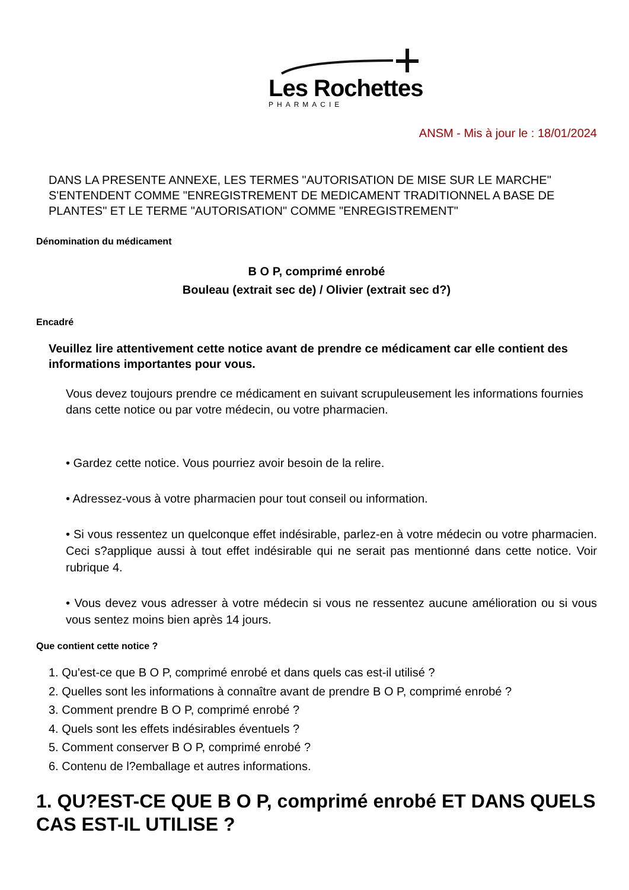Les Rochettes
PHARMACIE
ANSM - Mis à jour le : 18/01/2024
DANS LA PRESENTE ANNEXE, LES TERMES "AUTORISATION DE MISE SUR LE MARCHE" S'ENTENDENT COMME "ENREGISTREMENT DE MEDICAMENT TRADITIONNEL A BASE DE PLANTES" ET LE TERME "AUTORISATION" COMME "ENREGISTREMENT"
Dénomination du médicament
B O P, comprimé enrobé
Bouleau (extrait sec de) / Olivier (extrait sec d?)
Encadré
Veuillez lire attentivement cette notice avant de prendre ce médicament car elle contient des informations importantes pour vous.
Vous devez toujours prendre ce médicament en suivant scrupuleusement les informations fournies dans cette notice ou par votre médecin, ou votre pharmacien.
• Gardez cette notice. Vous pourriez avoir besoin de la relire.
• Adressez-vous à votre pharmacien pour tout conseil ou information.
• Si vous ressentez un quelconque effet indésirable, parlez-en à votre médecin ou votre pharmacien. Ceci s?applique aussi à tout effet indésirable qui ne serait pas mentionné dans cette notice. Voir rubrique 4.
• Vous devez vous adresser à votre médecin si vous ne ressentez aucune amélioration ou si vous vous sentez moins bien après 14 jours.
Que contient cette notice ?
1. Qu'est-ce que B O P, comprimé enrobé et dans quels cas est-il utilisé ?
2. Quelles sont les informations à connaître avant de prendre B O P, comprimé enrobé ?
3. Comment prendre B O P, comprimé enrobé ?
4. Quels sont les effets indésirables éventuels ?
5. Comment conserver B O P, comprimé enrobé ?
6. Contenu de l?emballage et autres informations.
1. QU?EST-CE QUE B O P, comprimé enrobé ET DANS QUELS CAS EST-IL UTILISE ?